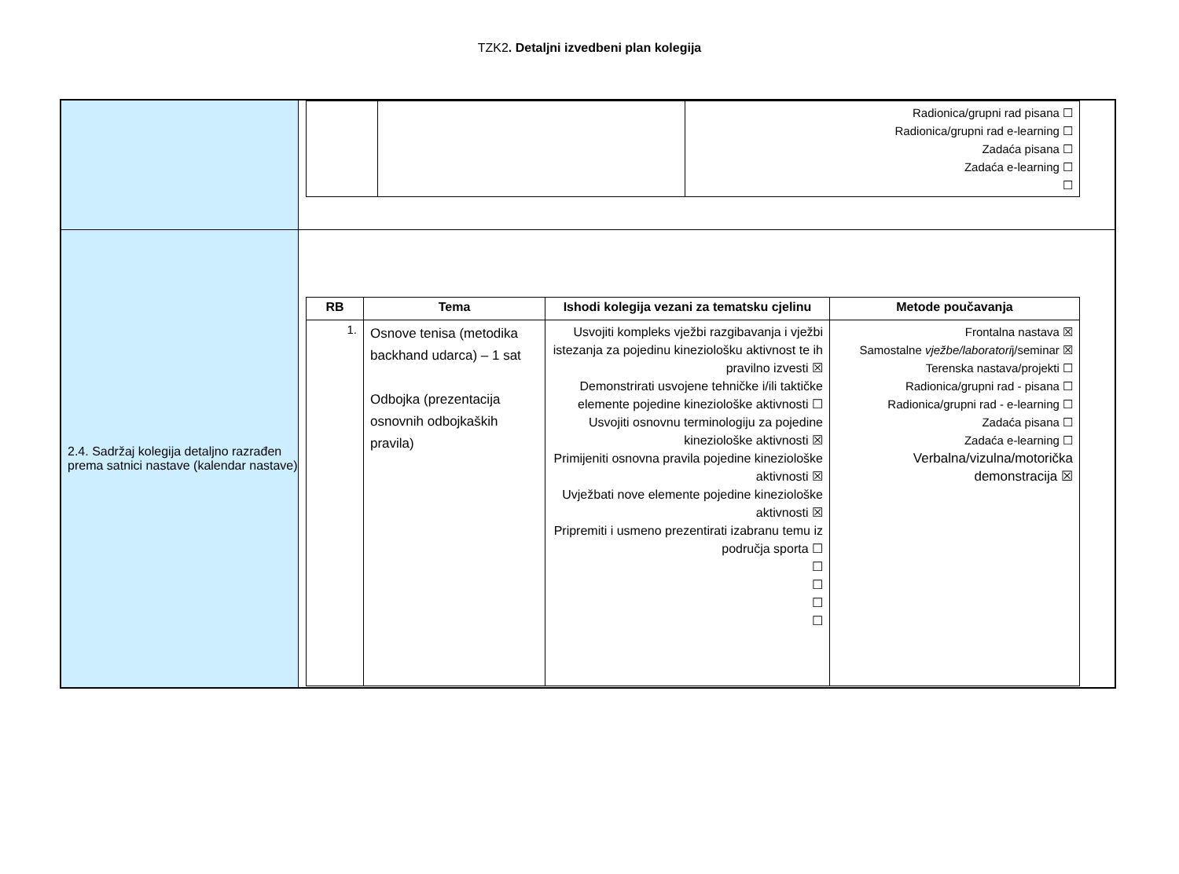TZK2. Detaljni izvedbeni plan kolegija
| | / / / Radionica/grupni rad pisana ☐ Radionica/grupni rad e-learning ☐ Zadaća pisana ☐ Zadaća e-learning ☐ ☐ / |
| 2.4. Sadržaj kolegija detaljno razrađen prema satnici nastave (kalendar nastave) | / RB / Tema / Ishodi kolegija vezani za tematsku cjelinu / Metode poučavanja / / --- / --- / --- / --- / / 1. / Osnove tenisa (metodika backhand udarca) – 1 sat Odbojka (prezentacija osnovnih odbojkaških pravila) / Usvojiti kompleks vježbi razgibavanja i vježbi istezanja za pojedinu kineziološku aktivnost te ih pravilno izvesti ☒ Demonstrirati usvojene tehničke i/ili taktičke elemente pojedine kineziološke aktivnosti ☐ Usvojiti osnovnu terminologiju za pojedine kineziološke aktivnosti ☒ Primijeniti osnovna pravila pojedine kineziološke aktivnosti ☒ Uvježbati nove elemente pojedine kineziološke aktivnosti ☒ Pripremiti i usmeno prezentirati izabranu temu iz područja sporta ☐ ☐ ☐ ☐ ☐ / Frontalna nastava ☒ Samostalne vježbe/laboratori j/seminar ☒ Terenska nastava/projekti ☐ Radionica/grupni rad - pisana ☐ Radionica/grupni rad - e-learning ☐ Zadaća pisana ☐ Zadaća e-learning ☐ Verbalna/vizulna/motorička demonstracija ☒ / |